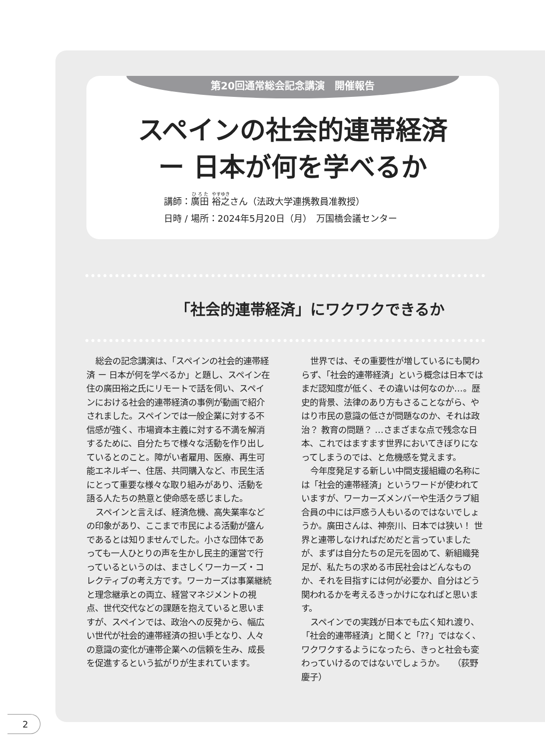第20回通常総会記念講演　開催報告
スペインの社会的連帯経済
ー 日本が何を学べるか
講師：廣田 裕之さん（法政大学連携教員准教授）
日時 / 場所：2024年5月20日（月）　万国橋会議センター
「社会的連帯経済」にワクワクできるか
総会の記念講演は、「スペインの社会的連帯経済 ー 日本が何を学べるか」と題し、スペイン在住の廣田裕之氏にリモートで話を伺い、スペインにおける社会的連帯経済の事例が動画で紹介されました。スペインでは一般企業に対する不信感が強く、市場資本主義に対する不満を解消するために、自分たちで様々な活動を作り出しているとのこと。障がい者雇用、医療、再生可能エネルギー、住居、共同購入など、市民生活にとって重要な様々な取り組みがあり、活動を語る人たちの熱意と使命感を感じました。
スペインと言えば、経済危機、高失業率などの印象があり、ここまで市民による活動が盛んであるとは知りませんでした。小さな団体であっても一人ひとりの声を生かし民主的運営で行っているというのは、まさしくワーカーズ・コレクティブの考え方です。ワーカーズは事業継続と理念継承との両立、経営マネジメントの視点、世代交代などの課題を抱えていると思いますが、スペインでは、政治への反発から、幅広い世代が社会的連帯経済の担い手となり、人々の意識の変化が連帯企業への信頼を生み、成長を促進するという拡がりが生まれています。
世界では、その重要性が増しているにも関わらず、「社会的連帯経済」という概念は日本ではまだ認知度が低く、その違いは何なのか…。歴史的背景、法律のあり方もさることながら、やはり市民の意識の低さが問題なのか、それは政治？ 教育の問題？ …さまざまな点で残念な日本、これではますます世界においてきぼりになってしまうのでは、と危機感を覚えます。
今年度発足する新しい中間支援組織の名称には「社会的連帯経済」というワードが使われていますが、ワーカーズメンバーや生活クラブ組合員の中には戸惑う人もいるのではないでしょうか。廣田さんは、神奈川、日本では狭い！ 世界と連帯しなければだめだと言っていましたが、まずは自分たちの足元を固めて、新組織発足が、私たちの求める市民社会はどんなものか、それを目指すには何が必要か、自分はどう関われるかを考えるきっかけになればと思います。
スペインでの実践が日本でも広く知れ渡り、「社会的連帯経済」と聞くと「??」ではなく、ワクワクするようになったら、きっと社会も変わっていけるのではないでしょうか。　　（荻野慶子）
2